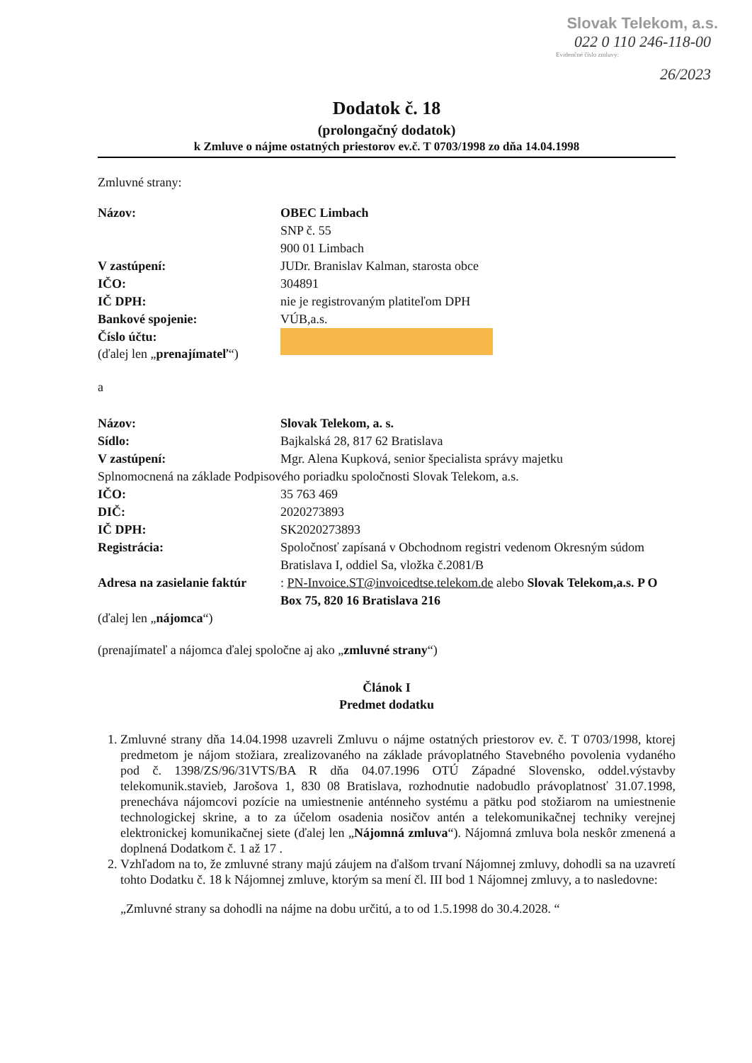Slovak Telekom, a.s.
022 0 110 246-118-00
Evidenčné číslo zmluvy:
26/2023
Dodatok č. 18
(prolongačný dodatok)
k Zmluve o nájme ostatných priestorov ev.č. T 0703/1998 zo dňa 14.04.1998
Zmluvné strany:
Názov: OBEC Limbach
SNP č. 55
900 01 Limbach
V zastúpení: JUDr. Branislav Kalman, starosta obce
IČO: 304891
IČ DPH: nie je registrovaným platiteľom DPH
Bankové spojenie: VÚB,a.s.
Číslo účtu:
(ďalej len „prenajímateľ“)
a
Názov: Slovak Telekom, a. s.
Sídlo: Bajkalská 28, 817 62 Bratislava
V zastúpení: Mgr. Alena Kupková, senior špecialista správy majetku
Splnomocnená na základe Podpisového poriadku spoločnosti Slovak Telekom, a.s.
IČO: 35 763 469
DIČ: 2020273893
IČ DPH: SK2020273893
Registrácia: Spoločnosť zapísaná v Obchodnom registri vedenom Okresným súdom Bratislava I, oddiel Sa, vložka č.2081/B
Adresa na zasielanie faktúr
: PN-Invoice.ST@invoicedtse.telekom.de alebo Slovak Telekom,a.s. P O Box 75, 820 16 Bratislava 216
(ďalej len „nájomca“)
(prenajímateľ a nájomca ďalej spoločne aj ako „zmluvné strany“)
Článok I
Predmet dodatku
1. Zmluvné strany dňa 14.04.1998 uzavreli Zmluvu o nájme ostatných priestorov ev. č. T 0703/1998, ktorej predmetom je nájom stožiara, zrealizovaného na základe právoplatného Stavebného povolenia vydaného pod č. 1398/ZS/96/31VTS/BA R dňa 04.07.1996 OTÚ Západné Slovensko, oddel.výstavby telekomunik.stavieb, Jarošova 1, 830 08 Bratislava, rozhodnutie nadobudlo právoplatnosť 31.07.1998, prenecháva nájomcovi pozície na umiestnenie anténneho systému a pätku pod stožiarom na umiestnenie technologickej skrine, a to za účelom osadenia nosičov antén a telekomunikačnej techniky verejnej elektronickej komunikačnej siete (ďalej len „Nájomná zmluva“). Nájomná zmluva bola neskôr zmenená a doplnená Dodatkom č. 1 až 17 .
2. Vzhľadom na to, že zmluvné strany majú záujem na ďalšom trvaní Nájomnej zmluvy, dohodli sa na uzavretí tohto Dodatku č. 18 k Nájomnej zmluve, ktorým sa mení čl. III bod 1 Nájomnej zmluvy, a to nasledovne:
„Zmluvné strany sa dohodli na nájme na dobu určitú, a to od 1.5.1998 do 30.4.2028. “